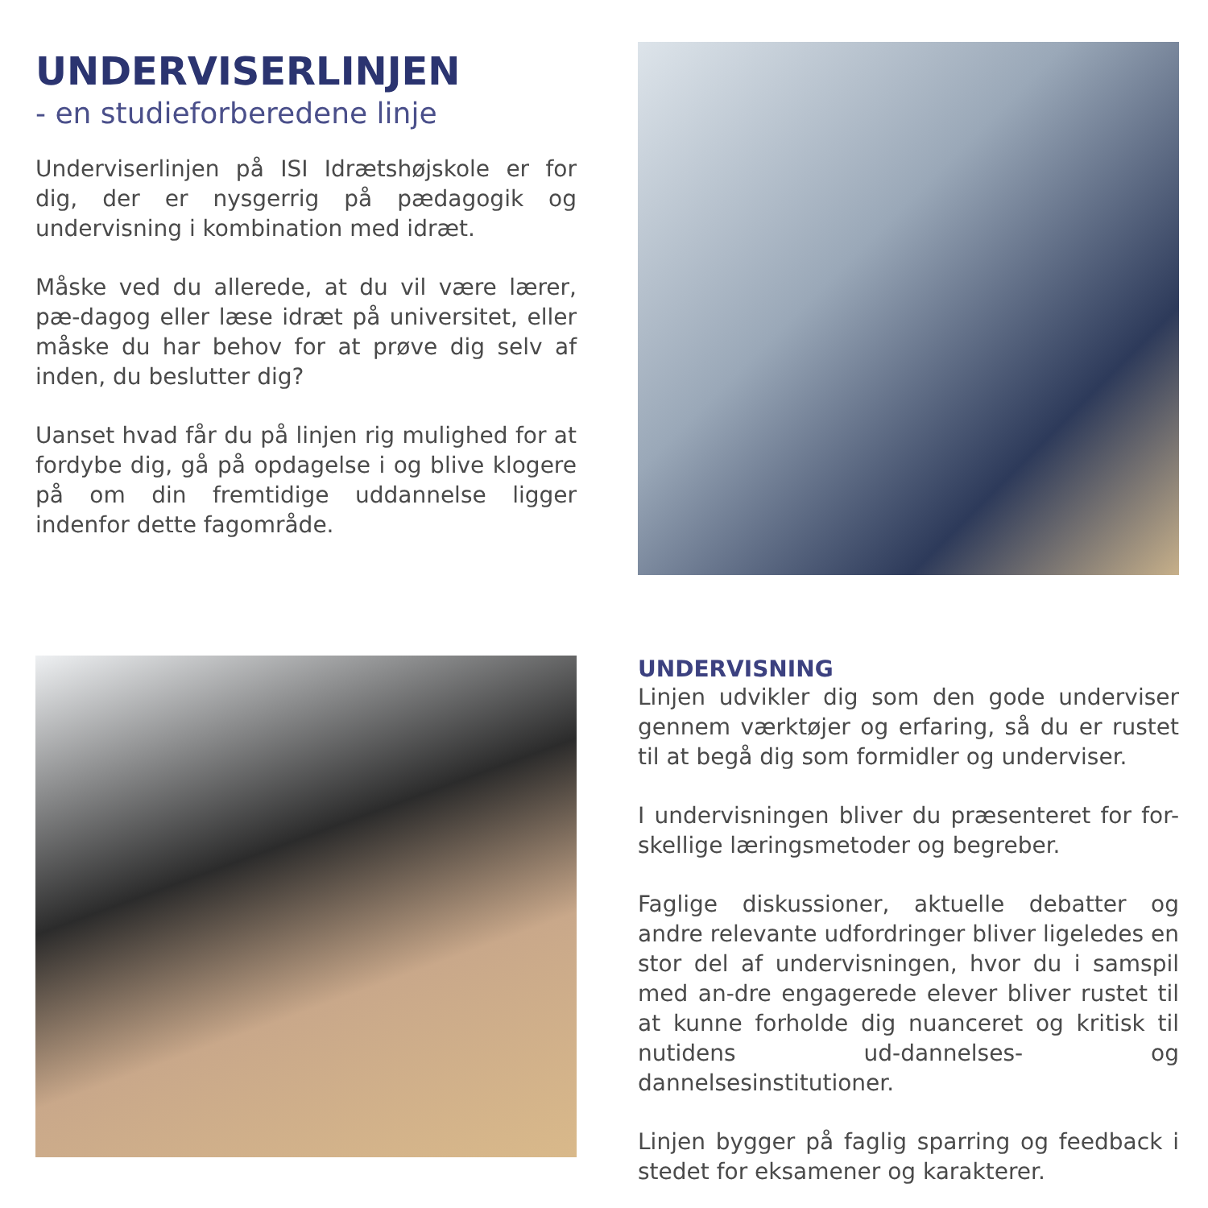UNDERVISERLINJEN
- en studieforberedene linje
Underviserlinjen på ISI Idrætshøjskole er for dig, der er nysgerrig på pædagogik og undervisning i kombination med idræt.
Måske ved du allerede, at du vil være lærer, pæ-dagog eller læse idræt på universitet, eller måske du har behov for at prøve dig selv af inden, du beslutter dig?
Uanset hvad får du på linjen rig mulighed for at fordybe dig, gå på opdagelse i og blive klogere på om din fremtidige uddannelse ligger indenfor dette fagområde.
UNDERVISNING
Linjen udvikler dig som den gode underviser gennem værktøjer og erfaring, så du er rustet til at begå dig som formidler og underviser.
I undervisningen bliver du præsenteret for for-skellige læringsmetoder og begreber.
Faglige diskussioner, aktuelle debatter og andre relevante udfordringer bliver ligeledes en stor del af undervisningen, hvor du i samspil med an-dre engagerede elever bliver rustet til at kunne forholde dig nuanceret og kritisk til nutidens ud-dannelses- og dannelsesinstitutioner.
Linjen bygger på faglig sparring og feedback i stedet for eksamener og karakterer.